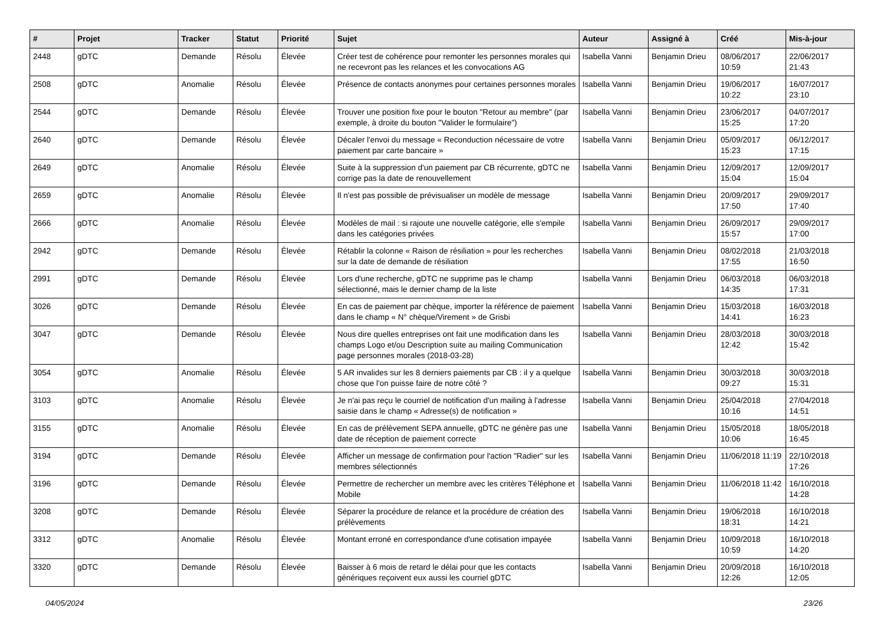| # | Projet | Tracker | Statut | Priorité | Sujet | Auteur | Assigné à | Créé | Mis-à-jour |
| --- | --- | --- | --- | --- | --- | --- | --- | --- | --- |
| 2448 | gDTC | Demande | Résolu | Élevée | Créer test de cohérence pour remonter les personnes morales qui ne recevront pas les relances et les convocations AG | Isabella Vanni | Benjamin Drieu | 08/06/2017 10:59 | 22/06/2017 21:43 |
| 2508 | gDTC | Anomalie | Résolu | Élevée | Présence de contacts anonymes pour certaines personnes morales | Isabella Vanni | Benjamin Drieu | 19/06/2017 10:22 | 16/07/2017 23:10 |
| 2544 | gDTC | Demande | Résolu | Élevée | Trouver une position fixe pour le bouton "Retour au membre" (par exemple, à droite du bouton "Valider le formulaire") | Isabella Vanni | Benjamin Drieu | 23/06/2017 15:25 | 04/07/2017 17:20 |
| 2640 | gDTC | Demande | Résolu | Élevée | Décaler l'envoi du message « Reconduction nécessaire de votre paiement par carte bancaire » | Isabella Vanni | Benjamin Drieu | 05/09/2017 15:23 | 06/12/2017 17:15 |
| 2649 | gDTC | Anomalie | Résolu | Élevée | Suite à la suppression d'un paiement par CB récurrente, gDTC ne corrige pas la date de renouvellement | Isabella Vanni | Benjamin Drieu | 12/09/2017 15:04 | 12/09/2017 15:04 |
| 2659 | gDTC | Anomalie | Résolu | Élevée | Il n'est pas possible de prévisualiser un modèle de message | Isabella Vanni | Benjamin Drieu | 20/09/2017 17:50 | 29/09/2017 17:40 |
| 2666 | gDTC | Anomalie | Résolu | Élevée | Modèles de mail : si rajoute une nouvelle catégorie, elle s'empile dans les catégories privées | Isabella Vanni | Benjamin Drieu | 26/09/2017 15:57 | 29/09/2017 17:00 |
| 2942 | gDTC | Demande | Résolu | Élevée | Rétablir la colonne « Raison de résiliation » pour les recherches sur la date de demande de résiliation | Isabella Vanni | Benjamin Drieu | 08/02/2018 17:55 | 21/03/2018 16:50 |
| 2991 | gDTC | Demande | Résolu | Élevée | Lors d'une recherche, gDTC ne supprime pas le champ sélectionné, mais le dernier champ de la liste | Isabella Vanni | Benjamin Drieu | 06/03/2018 14:35 | 06/03/2018 17:31 |
| 3026 | gDTC | Demande | Résolu | Élevée | En cas de paiement par chèque, importer la référence de paiement dans le champ « N° chèque/Virement » de Grisbi | Isabella Vanni | Benjamin Drieu | 15/03/2018 14:41 | 16/03/2018 16:23 |
| 3047 | gDTC | Demande | Résolu | Élevée | Nous dire quelles entreprises ont fait une modification dans les champs Logo et/ou Description suite au mailing Communication page personnes morales (2018-03-28) | Isabella Vanni | Benjamin Drieu | 28/03/2018 12:42 | 30/03/2018 15:42 |
| 3054 | gDTC | Anomalie | Résolu | Élevée | 5 AR invalides sur les 8 derniers paiements par CB : il y a quelque chose que l'on puisse faire de notre côté ? | Isabella Vanni | Benjamin Drieu | 30/03/2018 09:27 | 30/03/2018 15:31 |
| 3103 | gDTC | Anomalie | Résolu | Élevée | Je n'ai pas reçu le courriel de notification d'un mailing à l'adresse saisie dans le champ « Adresse(s) de notification » | Isabella Vanni | Benjamin Drieu | 25/04/2018 10:16 | 27/04/2018 14:51 |
| 3155 | gDTC | Anomalie | Résolu | Élevée | En cas de prélèvement SEPA annuelle, gDTC ne génère pas une date de réception de paiement correcte | Isabella Vanni | Benjamin Drieu | 15/05/2018 10:06 | 18/05/2018 16:45 |
| 3194 | gDTC | Demande | Résolu | Élevée | Afficher un message de confirmation pour l'action "Radier" sur les membres sélectionnés | Isabella Vanni | Benjamin Drieu | 11/06/2018 11:19 | 22/10/2018 17:26 |
| 3196 | gDTC | Demande | Résolu | Élevée | Permettre de rechercher un membre avec les critères Téléphone et Mobile | Isabella Vanni | Benjamin Drieu | 11/06/2018 11:42 | 16/10/2018 14:28 |
| 3208 | gDTC | Demande | Résolu | Élevée | Séparer la procédure de relance et la procédure de création des prélèvements | Isabella Vanni | Benjamin Drieu | 19/06/2018 18:31 | 16/10/2018 14:21 |
| 3312 | gDTC | Anomalie | Résolu | Élevée | Montant erroné en correspondance d'une cotisation impayée | Isabella Vanni | Benjamin Drieu | 10/09/2018 10:59 | 16/10/2018 14:20 |
| 3320 | gDTC | Demande | Résolu | Élevée | Baisser à 6 mois de retard le délai pour que les contacts génériques reçoivent eux aussi les courriel gDTC | Isabella Vanni | Benjamin Drieu | 20/09/2018 12:26 | 16/10/2018 12:05 |
04/05/2024 23/26